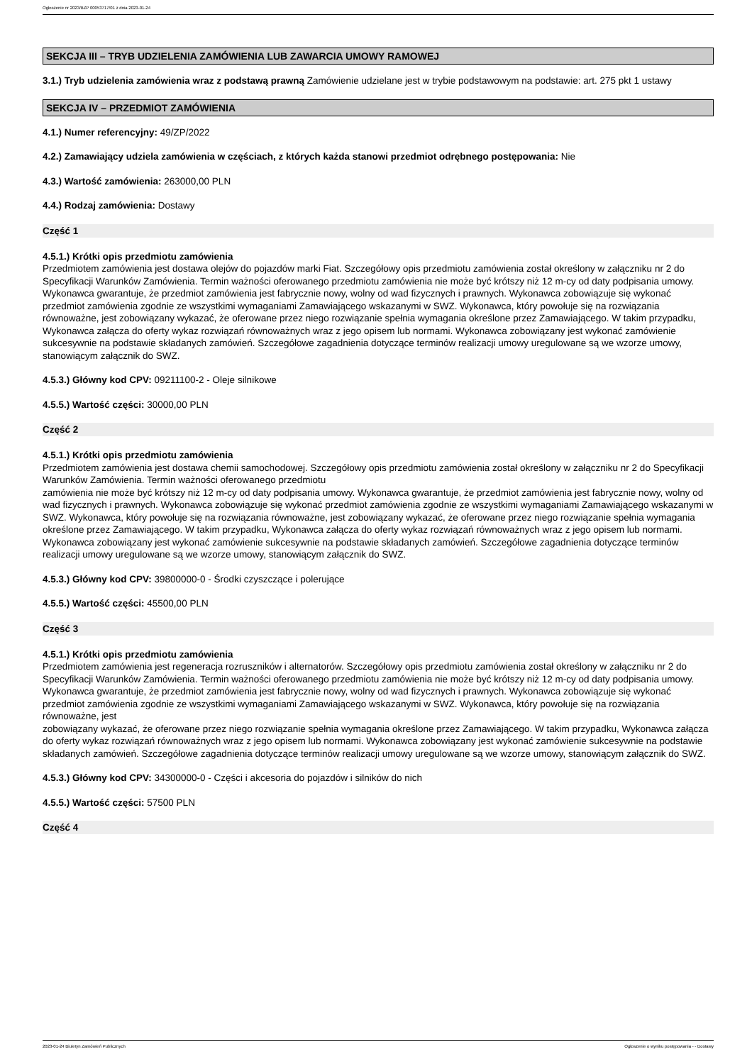Ogłoszenie nr 2023/BZP 00053717/01 z dnia 2023-01-24
SEKCJA III – TRYB UDZIELENIA ZAMÓWIENIA LUB ZAWARCIA UMOWY RAMOWEJ
3.1.) Tryb udzielenia zamówienia wraz z podstawą prawną Zamówienie udzielane jest w trybie podstawowym na podstawie: art. 275 pkt 1 ustawy
SEKCJA IV – PRZEDMIOT ZAMÓWIENIA
4.1.) Numer referencyjny: 49/ZP/2022
4.2.) Zamawiający udziela zamówienia w częściach, z których każda stanowi przedmiot odrębnego postępowania: Nie
4.3.) Wartość zamówienia: 263000,00 PLN
4.4.) Rodzaj zamówienia: Dostawy
Część 1
4.5.1.) Krótki opis przedmiotu zamówienia
Przedmiotem zamówienia jest dostawa olejów do pojazdów marki Fiat. Szczegółowy opis przedmiotu zamówienia został określony w załączniku nr 2 do Specyfikacji Warunków Zamówienia. Termin ważności oferowanego przedmiotu zamówienia nie może być krótszy niż 12 m-cy od daty podpisania umowy. Wykonawca gwarantuje, że przedmiot zamówienia jest fabrycznie nowy, wolny od wad fizycznych i prawnych. Wykonawca zobowiązuje się wykonać przedmiot zamówienia zgodnie ze wszystkimi wymaganiami Zamawiającego wskazanymi w SWZ. Wykonawca, który powołuje się na rozwiązania równoważne, jest zobowiązany wykazać, że oferowane przez niego rozwiązanie spełnia wymagania określone przez Zamawiającego. W takim przypadku, Wykonawca załącza do oferty wykaz rozwiązań równoważnych wraz z jego opisem lub normami. Wykonawca zobowiązany jest wykonać zamówienie sukcesywnie na podstawie składanych zamówień. Szczegółowe zagadnienia dotyczące terminów realizacji umowy uregulowane są we wzorze umowy, stanowiącym załącznik do SWZ.
4.5.3.) Główny kod CPV: 09211100-2 - Oleje silnikowe
4.5.5.) Wartość części: 30000,00 PLN
Część 2
4.5.1.) Krótki opis przedmiotu zamówienia
Przedmiotem zamówienia jest dostawa chemii samochodowej. Szczegółowy opis przedmiotu zamówienia został określony w załączniku nr 2 do Specyfikacji Warunków Zamówienia. Termin ważności oferowanego przedmiotu
zamówienia nie może być krótszy niż 12 m-cy od daty podpisania umowy. Wykonawca gwarantuje, że przedmiot zamówienia jest fabrycznie nowy, wolny od wad fizycznych i prawnych. Wykonawca zobowiązuje się wykonać przedmiot zamówienia zgodnie ze wszystkimi wymaganiami Zamawiającego wskazanymi w SWZ. Wykonawca, który powołuje się na rozwiązania równoważne, jest zobowiązany wykazać, że oferowane przez niego rozwiązanie spełnia wymagania określone przez Zamawiającego. W takim przypadku, Wykonawca załącza do oferty wykaz rozwiązań równoważnych wraz z jego opisem lub normami. Wykonawca zobowiązany jest wykonać zamówienie sukcesywnie na podstawie składanych zamówień. Szczegółowe zagadnienia dotyczące terminów realizacji umowy uregulowane są we wzorze umowy, stanowiącym załącznik do SWZ.
4.5.3.) Główny kod CPV: 39800000-0 - Środki czyszczące i polerujące
4.5.5.) Wartość części: 45500,00 PLN
Część 3
4.5.1.) Krótki opis przedmiotu zamówienia
Przedmiotem zamówienia jest regeneracja rozruszników i alternatorów. Szczegółowy opis przedmiotu zamówienia został określony w załączniku nr 2 do Specyfikacji Warunków Zamówienia. Termin ważności oferowanego przedmiotu zamówienia nie może być krótszy niż 12 m-cy od daty podpisania umowy. Wykonawca gwarantuje, że przedmiot zamówienia jest fabrycznie nowy, wolny od wad fizycznych i prawnych. Wykonawca zobowiązuje się wykonać przedmiot zamówienia zgodnie ze wszystkimi wymaganiami Zamawiającego wskazanymi w SWZ. Wykonawca, który powołuje się na rozwiązania równoważne, jest
zobowiązany wykazać, że oferowane przez niego rozwiązanie spełnia wymagania określone przez Zamawiającego. W takim przypadku, Wykonawca załącza do oferty wykaz rozwiązań równoważnych wraz z jego opisem lub normami. Wykonawca zobowiązany jest wykonać zamówienie sukcesywnie na podstawie składanych zamówień. Szczegółowe zagadnienia dotyczące terminów realizacji umowy uregulowane są we wzorze umowy, stanowiącym załącznik do SWZ.
4.5.3.) Główny kod CPV: 34300000-0 - Części i akcesoria do pojazdów i silników do nich
4.5.5.) Wartość części: 57500 PLN
Część 4
2023-01-24 Biuletyn Zamówień Publicznych Ogłoszenie o wyniku postępowania - - Dostawy